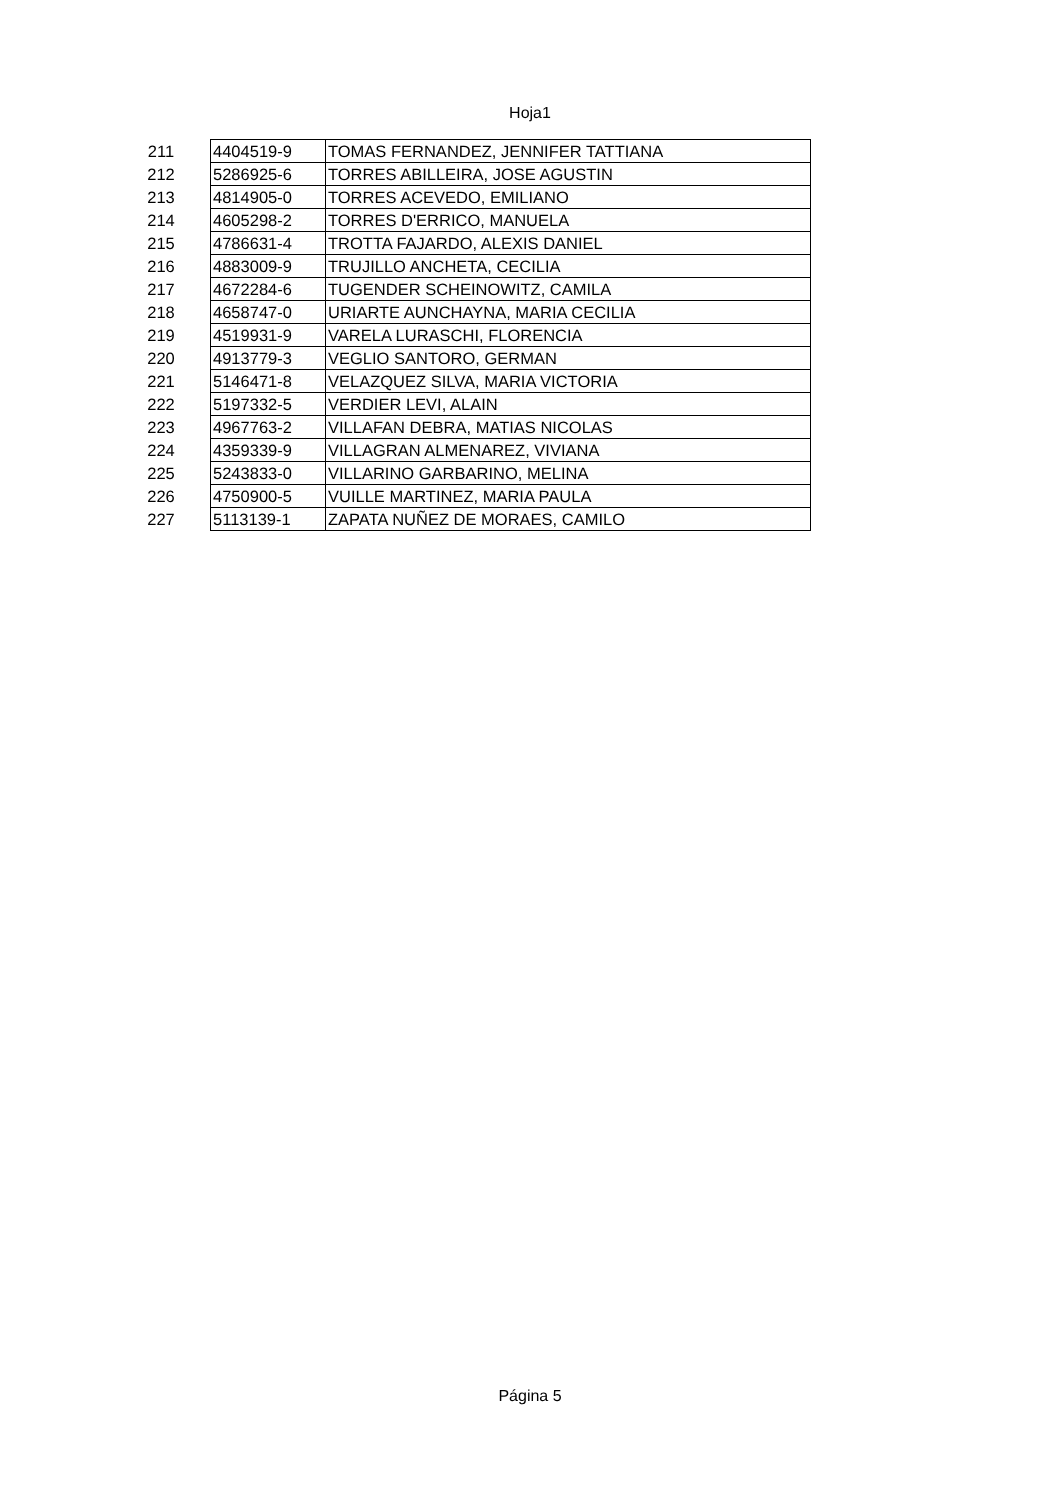Hoja1
| 211 | 4404519-9 | TOMAS FERNANDEZ, JENNIFER TATTIANA |
| 212 | 5286925-6 | TORRES ABILLEIRA, JOSE AGUSTIN |
| 213 | 4814905-0 | TORRES ACEVEDO, EMILIANO |
| 214 | 4605298-2 | TORRES D'ERRICO, MANUELA |
| 215 | 4786631-4 | TROTTA FAJARDO, ALEXIS DANIEL |
| 216 | 4883009-9 | TRUJILLO ANCHETA, CECILIA |
| 217 | 4672284-6 | TUGENDER SCHEINOWITZ, CAMILA |
| 218 | 4658747-0 | URIARTE AUNCHAYNA, MARIA CECILIA |
| 219 | 4519931-9 | VARELA LURASCHI, FLORENCIA |
| 220 | 4913779-3 | VEGLIO SANTORO, GERMAN |
| 221 | 5146471-8 | VELAZQUEZ SILVA, MARIA VICTORIA |
| 222 | 5197332-5 | VERDIER LEVI, ALAIN |
| 223 | 4967763-2 | VILLAFAN DEBRA, MATIAS NICOLAS |
| 224 | 4359339-9 | VILLAGRAN ALMENAREZ, VIVIANA |
| 225 | 5243833-0 | VILLARINO GARBARINO, MELINA |
| 226 | 4750900-5 | VUILLE MARTINEZ, MARIA PAULA |
| 227 | 5113139-1 | ZAPATA NUÑEZ DE MORAES, CAMILO |
Página 5